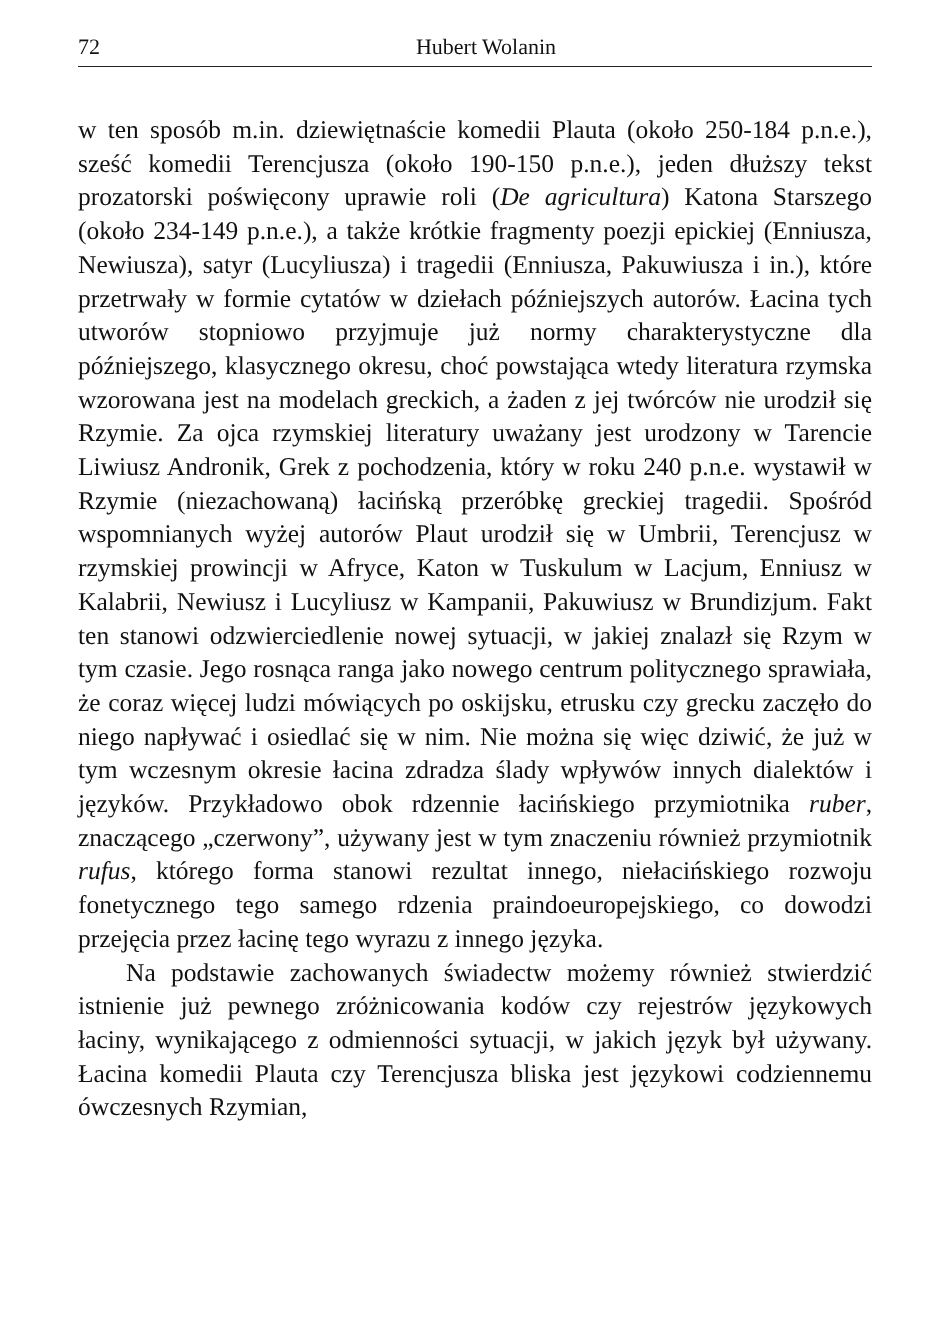72 Hubert Wolanin
w ten sposób m.in. dziewiętnaście komedii Plauta (około 250-184 p.n.e.), sześć komedii Terencjusza (około 190-150 p.n.e.), jeden dłuższy tekst prozatorski poświęcony uprawie roli (De agricultura) Katona Starszego (około 234-149 p.n.e.), a także krótkie fragmenty poezji epickiej (Enniusza, Newiusza), satyr (Lucyliusza) i tragedii (Enniusza, Pakuwiusza i in.), które przetrwały w formie cytatów w dziełach późniejszych autorów. Łacina tych utworów stopniowo przyjmuje już normy charakterystyczne dla późniejszego, klasycznego okresu, choć powstająca wtedy literatura rzymska wzorowana jest na modelach greckich, a żaden z jej twórców nie urodził się Rzymie. Za ojca rzymskiej literatury uważany jest urodzony w Tarencie Liwiusz Andronik, Grek z pochodzenia, który w roku 240 p.n.e. wystawił w Rzymie (niezachowaną) łacińską przeróbkę greckiej tragedii. Spośród wspomnianych wyżej autorów Plaut urodził się w Umbrii, Terencjusz w rzymskiej prowincji w Afryce, Katon w Tuskulum w Lacjum, Enniusz w Kalabrii, Newiusz i Lucyliusz w Kampanii, Pakuwiusz w Brundizjum. Fakt ten stanowi odzwierciedlenie nowej sytuacji, w jakiej znalazł się Rzym w tym czasie. Jego rosnąca ranga jako nowego centrum politycznego sprawiała, że coraz więcej ludzi mówiących po oskijsku, etrusku czy grecku zaczęło do niego napływać i osiedlać się w nim. Nie można się więc dziwić, że już w tym wczesnym okresie łacina zdradza ślady wpływów innych dialektów i języków. Przykładowo obok rdzennie łacińskiego przymiotnika ruber, znaczącego „czerwony”, używany jest w tym znaczeniu również przymiotnik rufus, którego forma stanowi rezultat innego, niełacińskiego rozwoju fonetycznego tego samego rdzenia praindoeuropejskiego, co dowodzi przejęcia przez łacinę tego wyrazu z innego języka.
Na podstawie zachowanych świadectw możemy również stwierdzić istnienie już pewnego zróżnicowania kodów czy rejestrów językowych łaciny, wynikającego z odmienności sytuacji, w jakich język był używany. Łacina komedii Plauta czy Terencjusza bliska jest językowi codziennemu ówczesnych Rzymian,